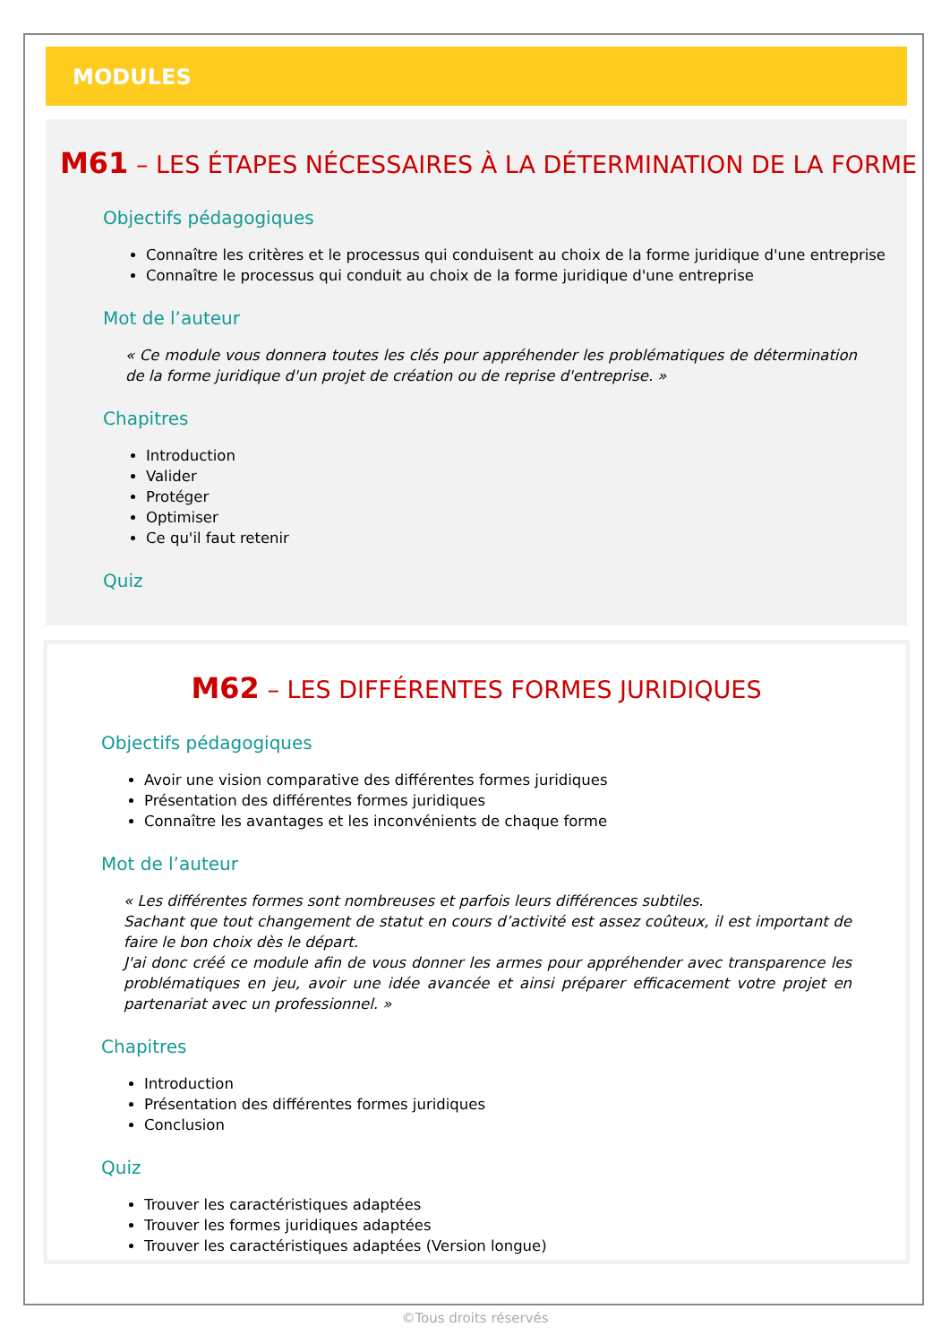MODULES
M61 – LES ÉTAPES NÉCESSAIRES À LA DÉTERMINATION DE LA FORME
Objectifs pédagogiques
Connaître les critères et le processus qui conduisent au choix de la forme juridique d'une entreprise
Connaître le processus qui conduit au choix de la forme juridique d'une entreprise
Mot de l’auteur
« Ce module vous donnera toutes les clés pour appréhender les problématiques de détermination de la forme juridique d'un projet de création ou de reprise d'entreprise. »
Chapitres
Introduction
Valider
Protéger
Optimiser
Ce qu'il faut retenir
Quiz
M62 – LES DIFFÉRENTES FORMES JURIDIQUES
Objectifs pédagogiques
Avoir une vision comparative des différentes formes juridiques
Présentation des différentes formes juridiques
Connaître les avantages et les inconvénients de chaque forme
Mot de l’auteur
« Les différentes formes sont nombreuses et parfois leurs différences subtiles.
Sachant que tout changement de statut en cours d’activité est assez coûteux, il est important de faire le bon choix dès le départ.
J'ai donc créé ce module afin de vous donner les armes pour appréhender avec transparence les problématiques en jeu, avoir une idée avancée et ainsi préparer efficacement votre projet en partenariat avec un professionnel. »
Chapitres
Introduction
Présentation des différentes formes juridiques
Conclusion
Quiz
Trouver les caractéristiques adaptées
Trouver les formes juridiques adaptées
Trouver les caractéristiques adaptées (Version longue)
©Tous droits réservés